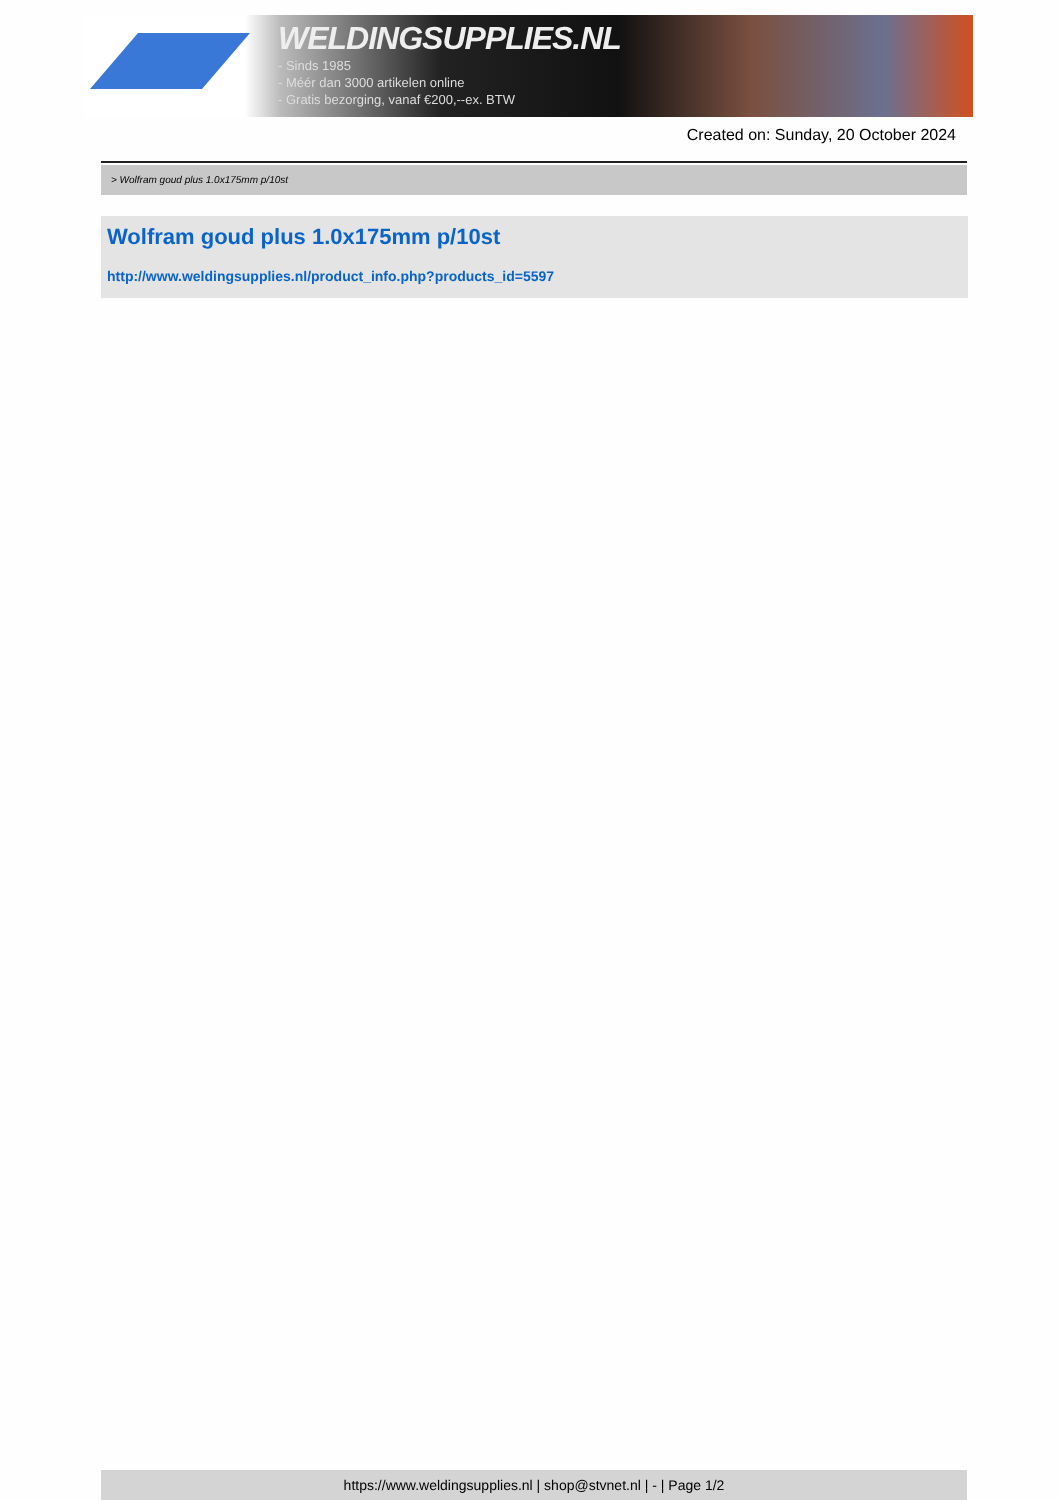WELDINGSUPPLIES.NL
- Sinds 1985
- Méér dan 3000 artikelen online
- Gratis bezorging, vanaf €200,--ex. BTW
Created on: Sunday, 20 October 2024
> Wolfram goud plus 1.0x175mm p/10st
Wolfram goud plus 1.0x175mm p/10st
http://www.weldingsupplies.nl/product_info.php?products_id=5597
https://www.weldingsupplies.nl | shop@stvnet.nl | - | Page 1/2